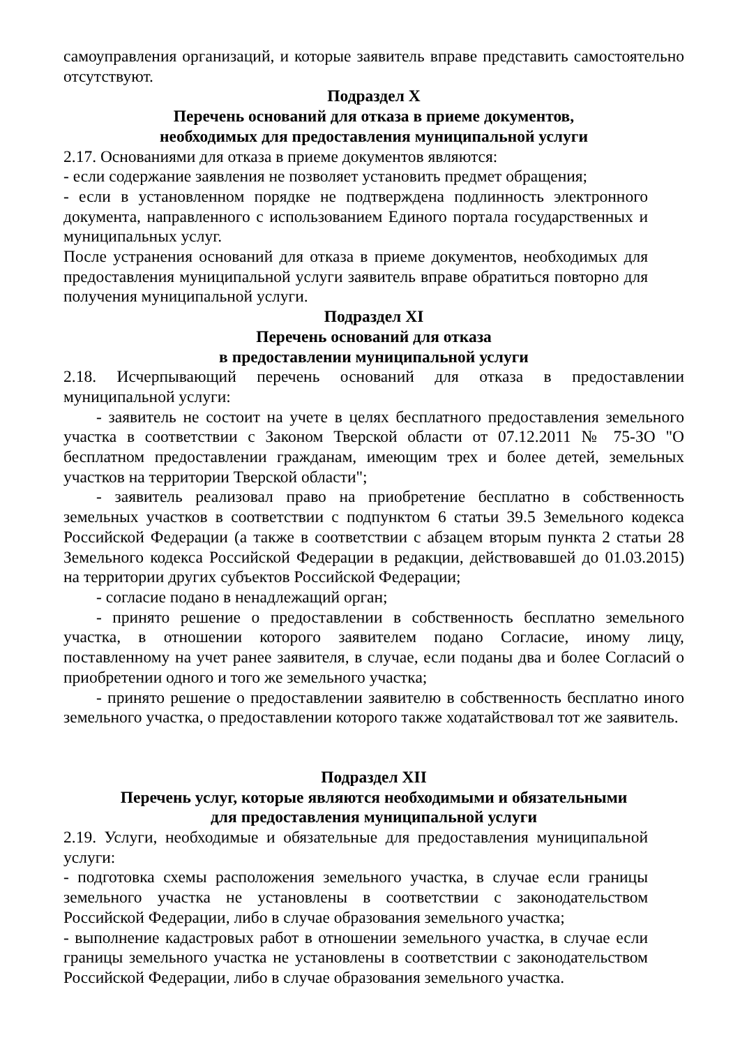самоуправления организаций, и которые заявитель вправе представить самостоятельно отсутствуют.
Подраздел X
Перечень оснований для отказа в приеме документов,
необходимых для предоставления муниципальной услуги
2.17. Основаниями для отказа в приеме документов являются:
- если содержание заявления не позволяет установить предмет обращения;
- если в установленном порядке не подтверждена подлинность электронного документа, направленного с использованием Единого портала государственных и муниципальных услуг.
После устранения оснований для отказа в приеме документов, необходимых для предоставления муниципальной услуги заявитель вправе обратиться повторно для получения муниципальной услуги.
Подраздел XI
Перечень оснований для отказа
в предоставлении муниципальной услуги
2.18. Исчерпывающий перечень оснований для отказа в предоставлении муниципальной услуги:
- заявитель не состоит на учете в целях бесплатного предоставления земельного участка в соответствии с Законом Тверской области от 07.12.2011 № 75-ЗО "О бесплатном предоставлении гражданам, имеющим трех и более детей, земельных участков на территории Тверской области";
- заявитель реализовал право на приобретение бесплатно в собственность земельных участков в соответствии с подпунктом 6 статьи 39.5 Земельного кодекса Российской Федерации (а также в соответствии с абзацем вторым пункта 2 статьи 28 Земельного кодекса Российской Федерации в редакции, действовавшей до 01.03.2015) на территории других субъектов Российской Федерации;
- согласие подано в ненадлежащий орган;
- принято решение о предоставлении в собственность бесплатно земельного участка, в отношении которого заявителем подано Согласие, иному лицу, поставленному на учет ранее заявителя, в случае, если поданы два и более Согласий о приобретении одного и того же земельного участка;
- принято решение о предоставлении заявителю в собственность бесплатно иного земельного участка, о предоставлении которого также ходатайствовал тот же заявитель.
Подраздел XII
Перечень услуг, которые являются необходимыми и обязательными
для предоставления муниципальной услуги
2.19. Услуги, необходимые и обязательные для предоставления муниципальной услуги:
- подготовка схемы расположения земельного участка, в случае если границы земельного участка не установлены в соответствии с законодательством Российской Федерации, либо в случае образования земельного участка;
- выполнение кадастровых работ в отношении земельного участка, в случае если границы земельного участка не установлены в соответствии с законодательством Российской Федерации, либо в случае образования земельного участка.